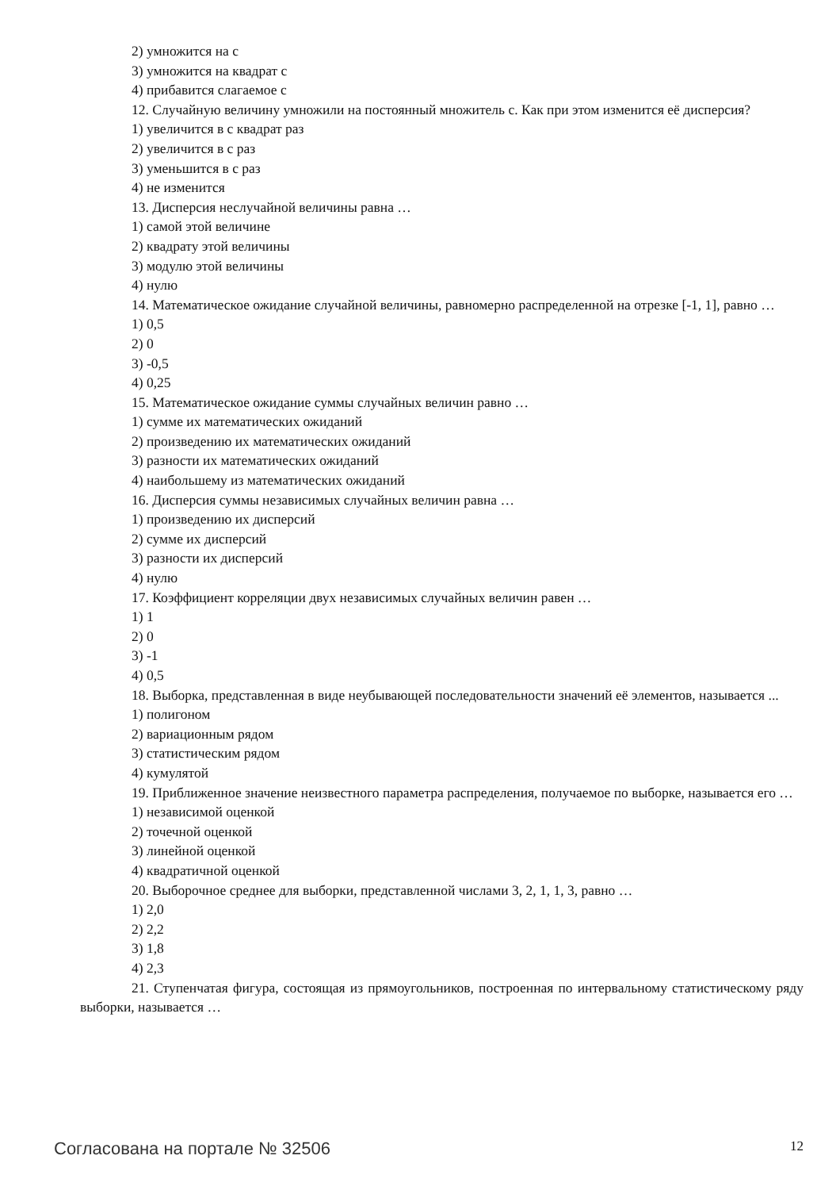2) умножится на с
3) умножится на квадрат с
4) прибавится слагаемое с
12. Случайную величину умножили на постоянный множитель с. Как при этом изменится её дисперсия?
1) увеличится в с квадрат раз
2) увеличится в с раз
3) уменьшится в с раз
4) не изменится
13. Дисперсия неслучайной величины равна …
1) самой этой величине
2) квадрату этой величины
3) модулю этой величины
4) нулю
14. Математическое ожидание случайной величины, равномерно распределенной на отрезке [-1, 1], равно …
1) 0,5
2) 0
3) -0,5
4) 0,25
15. Математическое ожидание суммы случайных величин равно …
1) сумме их математических ожиданий
2) произведению их математических ожиданий
3) разности их математических ожиданий
4) наибольшему из математических ожиданий
16. Дисперсия суммы независимых случайных величин равна …
1) произведению их дисперсий
2) сумме их дисперсий
3) разности их дисперсий
4) нулю
17. Коэффициент корреляции двух независимых случайных величин равен …
1) 1
2) 0
3) -1
4) 0,5
18. Выборка, представленная в виде неубывающей последовательности значений её элементов, называется ...
1) полигоном
2) вариационным рядом
3) статистическим рядом
4) кумулятой
19. Приближенное значение неизвестного параметра распределения, получаемое по выборке, называется его …
1) независимой оценкой
2) точечной оценкой
3) линейной оценкой
4) квадратичной оценкой
20. Выборочное среднее для выборки, представленной числами 3, 2, 1, 1, 3, равно …
1) 2,0
2) 2,2
3) 1,8
4) 2,3
21. Ступенчатая фигура, состоящая из прямоугольников, построенная по интервальному статистическому ряду выборки, называется …
Согласована на портале № 32506 12